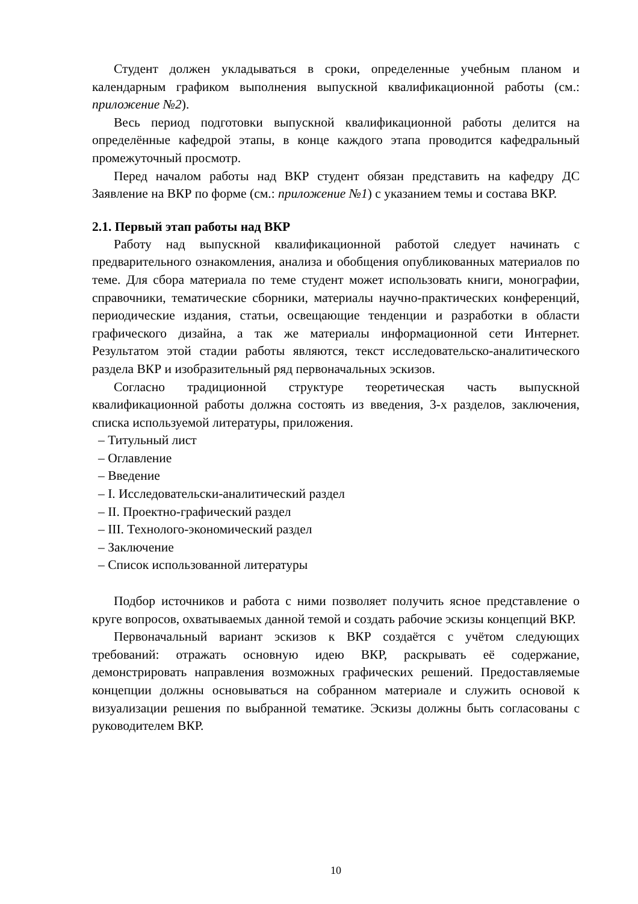Студент должен укладываться в сроки, определенные учебным планом и календарным графиком выполнения выпускной квалификационной работы (см.: приложение №2).
Весь период подготовки выпускной квалификационной работы делится на определённые кафедрой этапы, в конце каждого этапа проводится кафедральный промежуточный просмотр.
Перед началом работы над ВКР студент обязан представить на кафедру ДС Заявление на ВКР по форме (см.: приложение №1) с указанием темы и состава ВКР.
2.1. Первый этап работы над ВКР
Работу над выпускной квалификационной работой следует начинать с предварительного ознакомления, анализа и обобщения опубликованных материалов по теме. Для сбора материала по теме студент может использовать книги, монографии, справочники, тематические сборники, материалы научно-практических конференций, периодические издания, статьи, освещающие тенденции и разработки в области графического дизайна, а так же материалы информационной сети Интернет. Результатом этой стадии работы являются, текст исследовательско-аналитического раздела ВКР и изобразительный ряд первоначальных эскизов.
Согласно традиционной структуре теоретическая часть выпускной квалификационной работы должна состоять из введения, 3-х разделов, заключения, списка используемой литературы, приложения.
– Титульный лист
– Оглавление
– Введение
– I. Исследовательски-аналитический раздел
– II. Проектно-графический раздел
– III. Технолого-экономический раздел
– Заключение
– Список использованной литературы
Подбор источников и работа с ними позволяет получить ясное представление о круге вопросов, охватываемых данной темой и создать рабочие эскизы концепций ВКР.
Первоначальный вариант эскизов к ВКР создаётся с учётом следующих требований: отражать основную идею ВКР, раскрывать её содержание, демонстрировать направления возможных графических решений. Предоставляемые концепции должны основываться на собранном материале и служить основой к визуализации решения по выбранной тематике. Эскизы должны быть согласованы с руководителем ВКР.
10